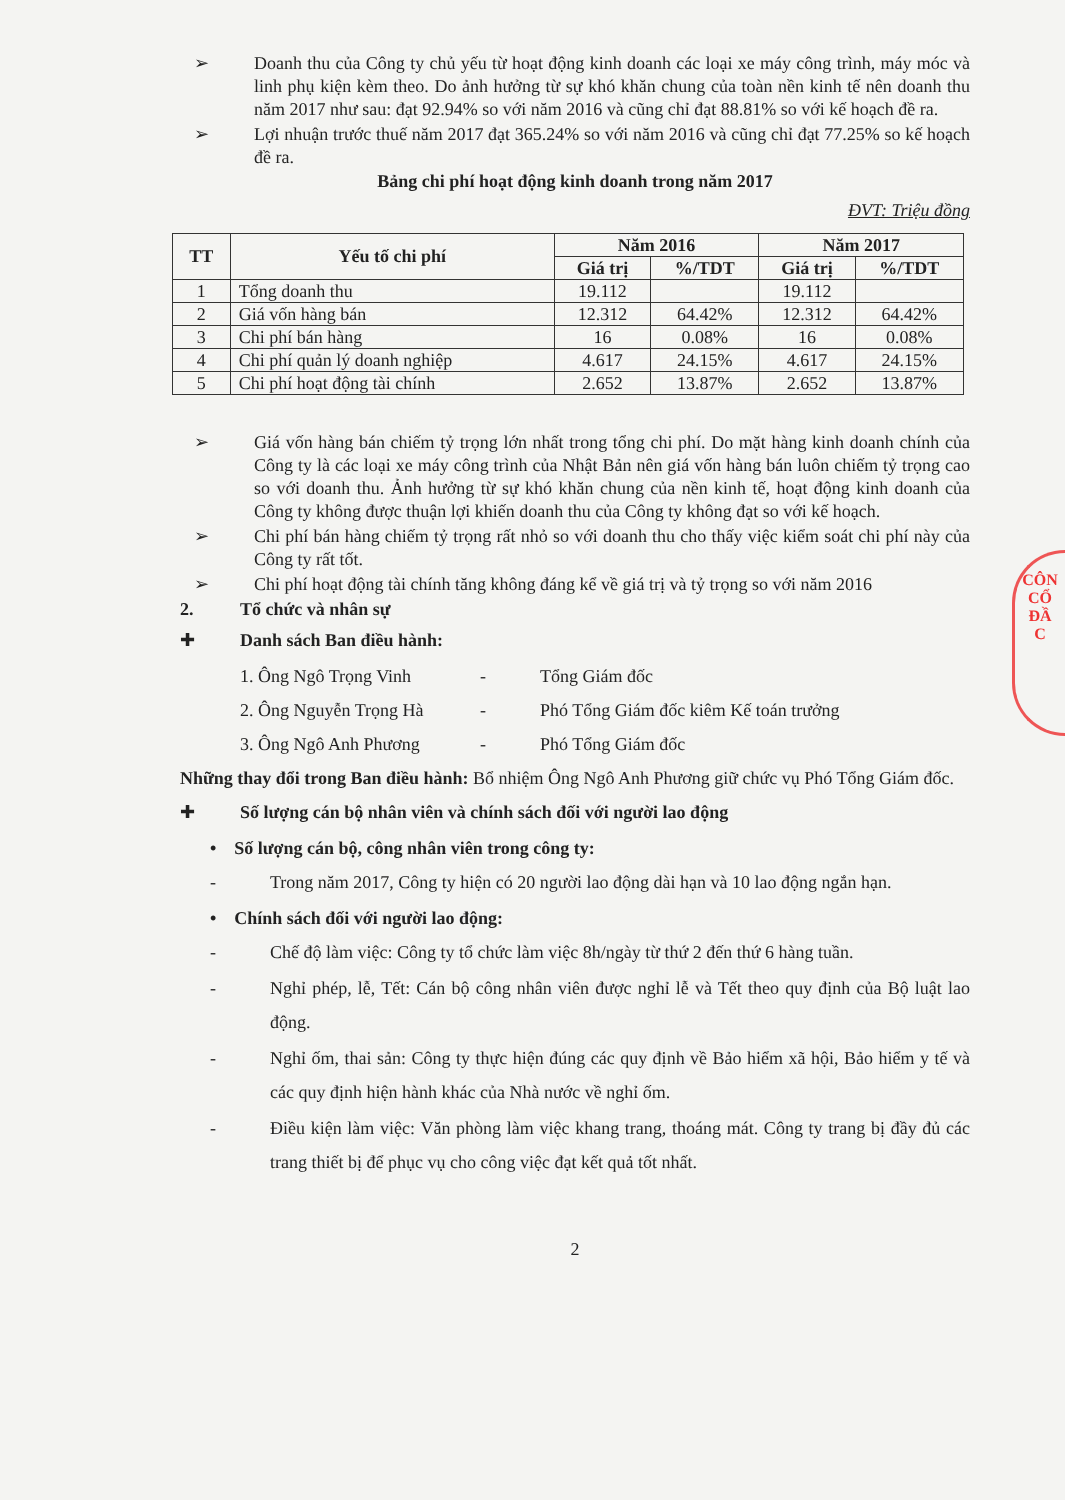➢ Doanh thu của Công ty chủ yếu từ hoạt động kinh doanh các loại xe máy công trình, máy móc và linh phụ kiện kèm theo. Do ảnh hưởng từ sự khó khăn chung của toàn nền kinh tế nên doanh thu năm 2017 như sau: đạt 92.94% so với năm 2016 và cũng chỉ đạt 88.81% so với kế hoạch đề ra.
➢ Lợi nhuận trước thuế năm 2017 đạt 365.24% so với năm 2016 và cũng chỉ đạt 77.25% so kế hoạch đề ra.
Bảng chi phí hoạt động kinh doanh trong năm 2017
ĐVT: Triệu đồng
| TT | Yếu tố chi phí | Năm 2016 | | Năm 2017 | |
| --- | --- | --- | --- | --- | --- |
| | | Giá trị | %/TDT | Giá trị | %/TDT |
| 1 | Tổng doanh thu | 19.112 | | 19.112 | |
| 2 | Giá vốn hàng bán | 12.312 | 64.42% | 12.312 | 64.42% |
| 3 | Chi phí bán hàng | 16 | 0.08% | 16 | 0.08% |
| 4 | Chi phí quản lý doanh nghiệp | 4.617 | 24.15% | 4.617 | 24.15% |
| 5 | Chi phí hoạt động tài chính | 2.652 | 13.87% | 2.652 | 13.87% |
➢ Giá vốn hàng bán chiếm tỷ trọng lớn nhất trong tổng chi phí. Do mặt hàng kinh doanh chính của Công ty là các loại xe máy công trình của Nhật Bản nên giá vốn hàng bán luôn chiếm tỷ trọng cao so với doanh thu. Ảnh hưởng từ sự khó khăn chung của nền kinh tế, hoạt động kinh doanh của Công ty không được thuận lợi khiến doanh thu của Công ty không đạt so với kế hoạch.
➢ Chi phí bán hàng chiếm tỷ trọng rất nhỏ so với doanh thu cho thấy việc kiểm soát chi phí này của Công ty rất tốt.
➢ Chi phí hoạt động tài chính tăng không đáng kể về giá trị và tỷ trọng so với năm 2016
2. Tổ chức và nhân sự
✚ Danh sách Ban điều hành:
1. Ông Ngô Trọng Vinh - Tổng Giám đốc
2. Ông Nguyễn Trọng Hà - Phó Tổng Giám đốc kiêm Kế toán trưởng
3. Ông Ngô Anh Phương - Phó Tổng Giám đốc
Những thay đổi trong Ban điều hành: Bổ nhiệm Ông Ngô Anh Phương giữ chức vụ Phó Tổng Giám đốc.
✚ Số lượng cán bộ nhân viên và chính sách đối với người lao động
• Số lượng cán bộ, công nhân viên trong công ty:
- Trong năm 2017, Công ty hiện có 20 người lao động dài hạn và 10 lao động ngắn hạn.
• Chính sách đối với người lao động:
- Chế độ làm việc: Công ty tổ chức làm việc 8h/ngày từ thứ 2 đến thứ 6 hàng tuần.
- Nghỉ phép, lễ, Tết: Cán bộ công nhân viên được nghỉ lễ và Tết theo quy định của Bộ luật lao động.
- Nghỉ ốm, thai sản: Công ty thực hiện đúng các quy định về Bảo hiểm xã hội, Bảo hiểm y tế và các quy định hiện hành khác của Nhà nước về nghỉ ốm.
- Điều kiện làm việc: Văn phòng làm việc khang trang, thoáng mát. Công ty trang bị đầy đủ các trang thiết bị để phục vụ cho công việc đạt kết quả tốt nhất.
2
CÔN
CỔ
ĐẦ
C